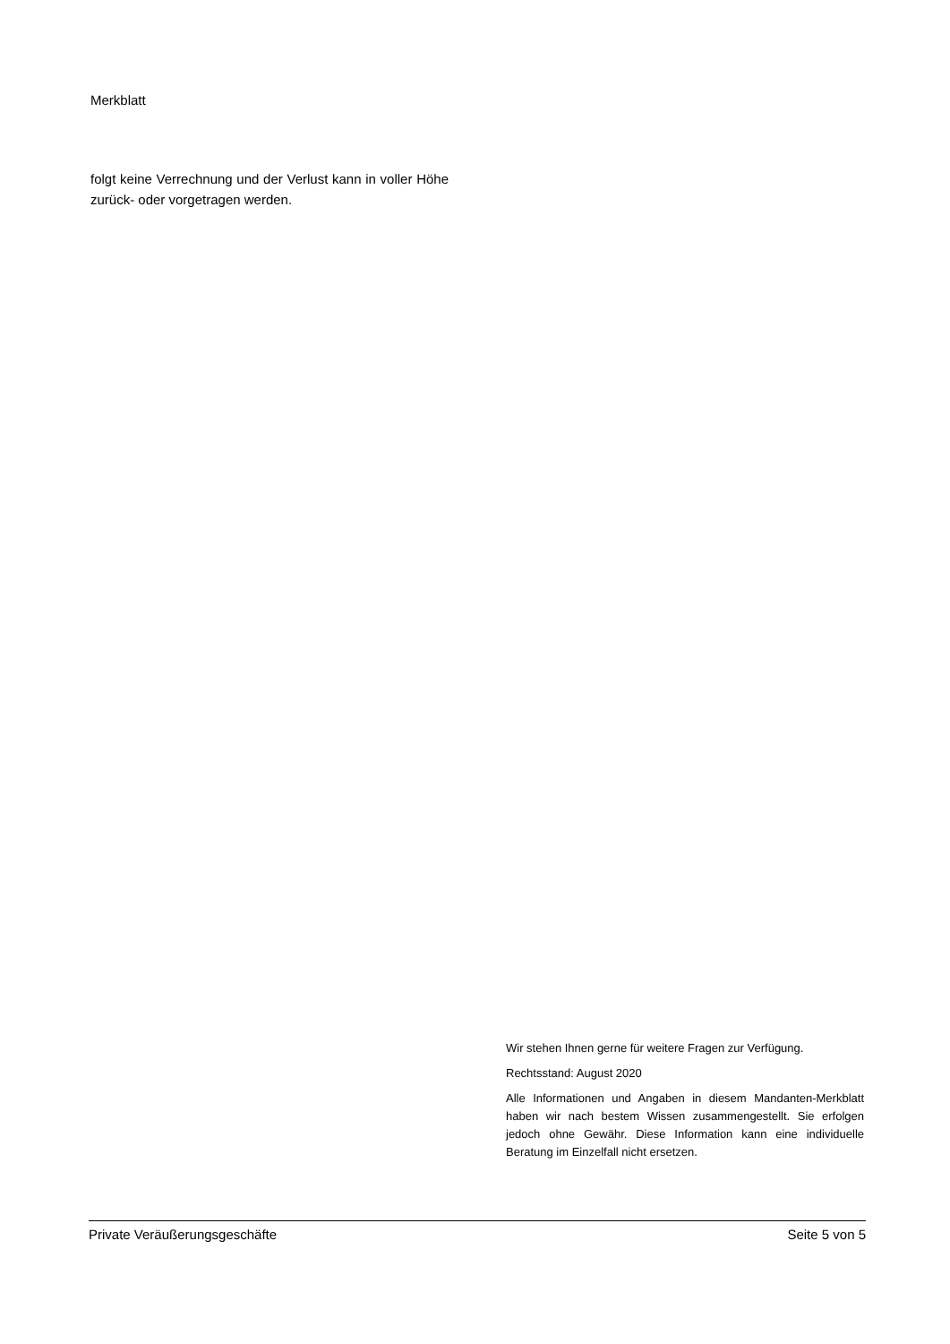Merkblatt
folgt keine Verrechnung und der Verlust kann in voller Höhe zurück- oder vorgetragen werden.
Wir stehen Ihnen gerne für weitere Fragen zur Verfügung.
Rechtsstand: August 2020
Alle Informationen und Angaben in diesem Mandanten-Merkblatt haben wir nach bestem Wissen zusammengestellt. Sie erfolgen jedoch ohne Gewähr. Diese Information kann eine individuelle Beratung im Einzelfall nicht ersetzen.
Private Veräußerungsgeschäfte Seite 5 von 5